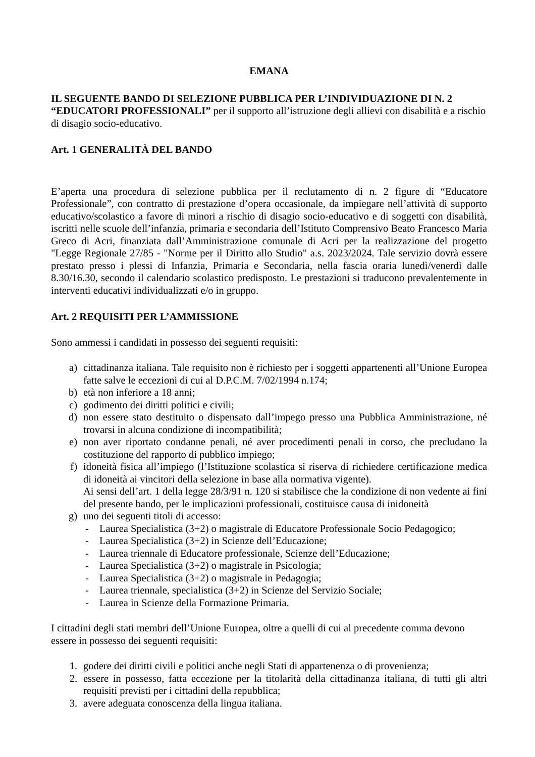EMANA
IL SEGUENTE BANDO DI SELEZIONE PUBBLICA PER L’INDIVIDUAZIONE DI N. 2 “EDUCATORI PROFESSIONALI” per il supporto all’istruzione degli allievi con disabilità e a rischio di disagio socio-educativo.
Art. 1 GENERALITÀ DEL BANDO
E’aperta una procedura di selezione pubblica per il reclutamento di n. 2 figure di “Educatore Professionale”, con contratto di prestazione d’opera occasionale, da impiegare nell’attività di supporto educativo/scolastico a favore di minori a rischio di disagio socio-educativo e di soggetti con disabilità, iscritti nelle scuole dell’infanzia, primaria e secondaria dell’Istituto Comprensivo Beato Francesco Maria Greco di Acri, finanziata dall’Amministrazione comunale di Acri per la realizzazione del progetto "Legge Regionale 27/85 - "Norme per il Diritto allo Studio" a.s. 2023/2024. Tale servizio dovrà essere prestato presso i plessi di Infanzia, Primaria e Secondaria, nella fascia oraria lunedì/venerdì dalle 8.30/16.30, secondo il calendario scolastico predisposto. Le prestazioni si traducono prevalentemente in interventi educativi individualizzati e/o in gruppo.
Art. 2 REQUISITI PER L’AMMISSIONE
Sono ammessi i candidati in possesso dei seguenti requisiti:
a) cittadinanza italiana. Tale requisito non è richiesto per i soggetti appartenenti all’Unione Europea fatte salve le eccezioni di cui al D.P.C.M. 7/02/1994 n.174;
b) età non inferiore a 18 anni;
c) godimento dei diritti politici e civili;
d) non essere stato destituito o dispensato dall’impego presso una Pubblica Amministrazione, né trovarsi in alcuna condizione di incompatibilità;
e) non aver riportato condanne penali, né aver procedimenti penali in corso, che precludano la costituzione del rapporto di pubblico impiego;
f) idoneità fisica all’impiego (l’Istituzione scolastica si riserva di richiedere certificazione medica di idoneità ai vincitori della selezione in base alla normativa vigente).
Ai sensi dell’art. 1 della legge 28/3/91 n. 120 si stabilisce che la condizione di non vedente ai fini del presente bando, per le implicazioni professionali, costituisce causa di inidoneità
g) uno dei seguenti titoli di accesso:
- Laurea Specialistica (3+2) o magistrale di Educatore Professionale Socio Pedagogico;
- Laurea Specialistica (3+2) in Scienze dell’Educazione;
- Laurea triennale di Educatore professionale, Scienze dell’Educazione;
- Laurea Specialistica (3+2) o magistrale in Psicologia;
- Laurea Specialistica (3+2) o magistrale in Pedagogia;
- Laurea triennale, specialistica (3+2) in Scienze del Servizio Sociale;
- Laurea in Scienze della Formazione Primaria.
I cittadini degli stati membri dell’Unione Europea, oltre a quelli di cui al precedente comma devono essere in possesso dei seguenti requisiti:
1. godere dei diritti civili e politici anche negli Stati di appartenenza o di provenienza;
2. essere in possesso, fatta eccezione per la titolarità della cittadinanza italiana, di tutti gli altri requisiti previsti per i cittadini della repubblica;
3. avere adeguata conoscenza della lingua italiana.